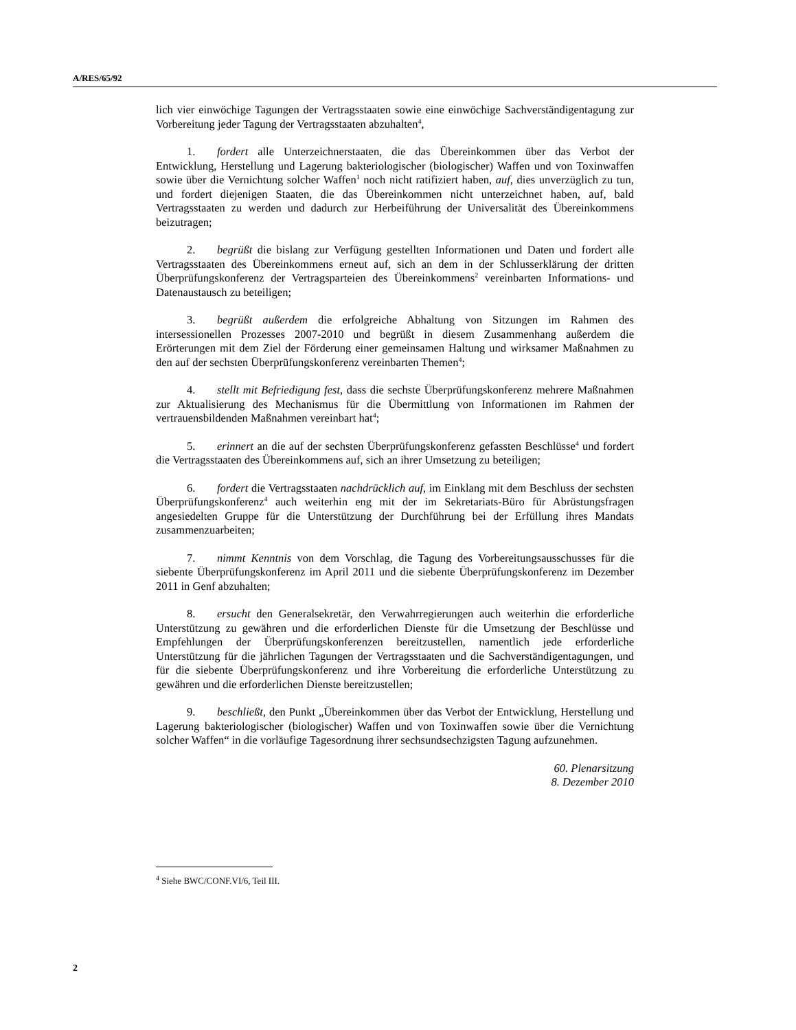A/RES/65/92
lich vier einwöchige Tagungen der Vertragsstaaten sowie eine einwöchige Sachverständigentagung zur Vorbereitung jeder Tagung der Vertragsstaaten abzuhalten<sup>4</sup>,
1. fordert alle Unterzeichnerstaaten, die das Übereinkommen über das Verbot der Entwicklung, Herstellung und Lagerung bakteriologischer (biologischer) Waffen und von Toxinwaffen sowie über die Vernichtung solcher Waffen<sup>1</sup> noch nicht ratifiziert haben, auf, dies unverzüglich zu tun, und fordert diejenigen Staaten, die das Übereinkommen nicht unterzeichnet haben, auf, bald Vertragsstaaten zu werden und dadurch zur Herbeiführung der Universalität des Übereinkommens beizutragen;
2. begrüßt die bislang zur Verfügung gestellten Informationen und Daten und fordert alle Vertragsstaaten des Übereinkommens erneut auf, sich an dem in der Schlusserklärung der dritten Überprüfungskonferenz der Vertragsparteien des Übereinkommens<sup>2</sup> vereinbarten Informations- und Datenaustausch zu beteiligen;
3. begrüßt außerdem die erfolgreiche Abhaltung von Sitzungen im Rahmen des intersessionellen Prozesses 2007-2010 und begrüßt in diesem Zusammenhang außerdem die Erörterungen mit dem Ziel der Förderung einer gemeinsamen Haltung und wirksamer Maßnahmen zu den auf der sechsten Überprüfungskonferenz vereinbarten Themen<sup>4</sup>;
4. stellt mit Befriedigung fest, dass die sechste Überprüfungskonferenz mehrere Maßnahmen zur Aktualisierung des Mechanismus für die Übermittlung von Informationen im Rahmen der vertrauensbildenden Maßnahmen vereinbart hat<sup>4</sup>;
5. erinnert an die auf der sechsten Überprüfungskonferenz gefassten Beschlüsse<sup>4</sup> und fordert die Vertragsstaaten des Übereinkommens auf, sich an ihrer Umsetzung zu beteiligen;
6. fordert die Vertragsstaaten nachdrücklich auf, im Einklang mit dem Beschluss der sechsten Überprüfungskonferenz<sup>4</sup> auch weiterhin eng mit der im Sekretariats-Büro für Abrüstungsfragen angesiedelten Gruppe für die Unterstützung der Durchführung bei der Erfüllung ihres Mandats zusammenzuarbeiten;
7. nimmt Kenntnis von dem Vorschlag, die Tagung des Vorbereitungsausschusses für die siebente Überprüfungskonferenz im April 2011 und die siebente Überprüfungskonferenz im Dezember 2011 in Genf abzuhalten;
8. ersucht den Generalsekretär, den Verwahrregierungen auch weiterhin die erforderliche Unterstützung zu gewähren und die erforderlichen Dienste für die Umsetzung der Beschlüsse und Empfehlungen der Überprüfungskonferenzen bereitzustellen, namentlich jede erforderliche Unterstützung für die jährlichen Tagungen der Vertragsstaaten und die Sachverständigentagungen, und für die siebente Überprüfungskonferenz und ihre Vorbereitung die erforderliche Unterstützung zu gewähren und die erforderlichen Dienste bereitzustellen;
9. beschließt, den Punkt „Übereinkommen über das Verbot der Entwicklung, Herstellung und Lagerung bakteriologischer (biologischer) Waffen und von Toxinwaffen sowie über die Vernichtung solcher Waffen“ in die vorläufige Tagesordnung ihrer sechsundsechzigsten Tagung aufzunehmen.
60. Plenarsitzung
8. Dezember 2010
<sup>4</sup> Siehe BWC/CONF.VI/6, Teil III.
2